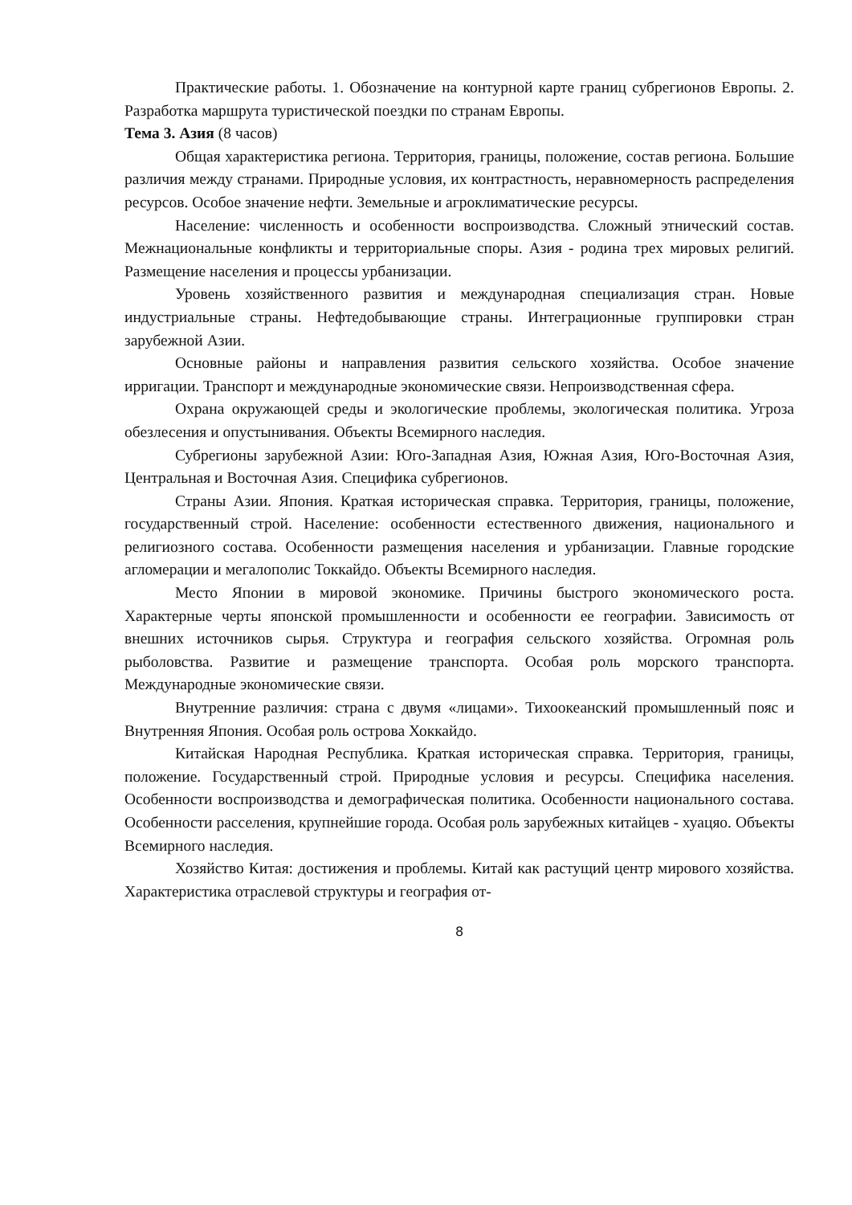Практические работы. 1. Обозначение на контурной карте границ субрегионов Европы. 2. Разработка маршрута туристической поездки по странам Европы.
Тема 3. Азия (8 часов)
Общая характеристика региона. Территория, границы, положение, состав региона. Большие различия между странами. Природные условия, их контрастность, неравномерность распределения ресурсов. Особое значение нефти. Земельные и агроклиматические ресурсы.
Население: численность и особенности воспроизводства. Сложный этнический состав. Межнациональные конфликты и территориальные споры. Азия - родина трех мировых религий. Размещение населения и процессы урбанизации.
Уровень хозяйственного развития и международная специализация стран. Новые индустриальные страны. Нефтедобывающие страны. Интеграционные группировки стран зарубежной Азии.
Основные районы и направления развития сельского хозяйства. Особое значение ирригации. Транспорт и международные экономические связи. Непроизводственная сфера.
Охрана окружающей среды и экологические проблемы, экологическая политика. Угроза обезлесения и опустынивания. Объекты Всемирного наследия.
Субрегионы зарубежной Азии: Юго-Западная Азия, Южная Азия, Юго-Восточная Азия, Центральная и Восточная Азия. Специфика субрегионов.
Страны Азии. Япония. Краткая историческая справка. Территория, границы, положение, государственный строй. Население: особенности естественного движения, национального и религиозного состава. Особенности размещения населения и урбанизации. Главные городские агломерации и мегалополис Токкайдо. Объекты Всемирного наследия.
Место Японии в мировой экономике. Причины быстрого экономического роста. Характерные черты японской промышленности и особенности ее географии. Зависимость от внешних источников сырья. Структура и география сельского хозяйства. Огромная роль рыболовства. Развитие и размещение транспорта. Особая роль морского транспорта. Международные экономические связи.
Внутренние различия: страна с двумя «лицами». Тихоокеанский промышленный пояс и Внутренняя Япония. Особая роль острова Хоккайдо.
Китайская Народная Республика. Краткая историческая справка. Территория, границы, положение. Государственный строй. Природные условия и ресурсы. Специфика населения. Особенности воспроизводства и демографическая политика. Особенности национального состава. Особенности расселения, крупнейшие города. Особая роль зарубежных китайцев - хуацяо. Объекты Всемирного наследия.
Хозяйство Китая: достижения и проблемы. Китай как растущий центр мирового хозяйства. Характеристика отраслевой структуры и география от-
8